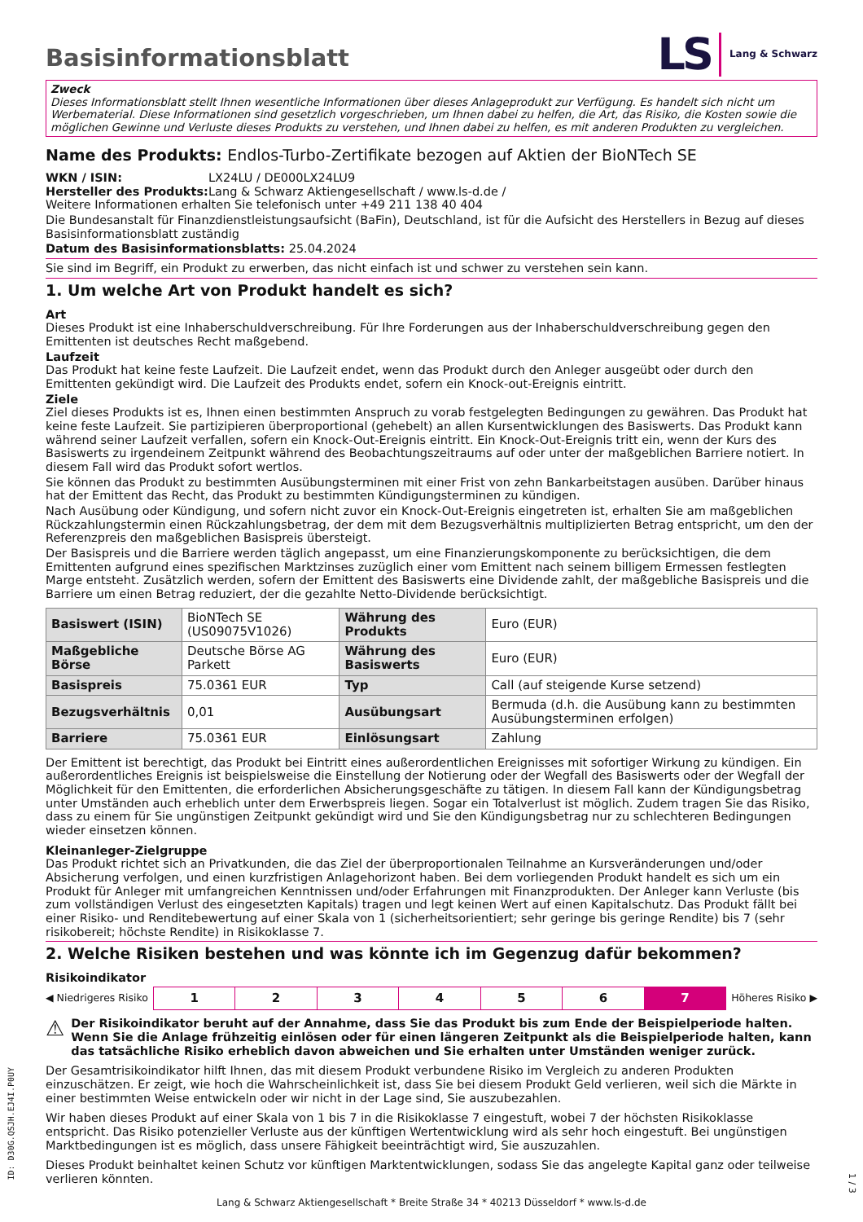Basisinformationsblatt
LS Lang & Schwarz
Zweck
Dieses Informationsblatt stellt Ihnen wesentliche Informationen über dieses Anlageprodukt zur Verfügung. Es handelt sich nicht um Werbematerial. Diese Informationen sind gesetzlich vorgeschrieben, um Ihnen dabei zu helfen, die Art, das Risiko, die Kosten sowie die möglichen Gewinne und Verluste dieses Produkts zu verstehen, und Ihnen dabei zu helfen, es mit anderen Produkten zu vergleichen.
Name des Produkts: Endlos-Turbo-Zertifikate bezogen auf Aktien der BioNTech SE
WKN / ISIN: LX24LU / DE000LX24LU9
Hersteller des Produkts: Lang & Schwarz Aktiengesellschaft / www.ls-d.de /
Weitere Informationen erhalten Sie telefonisch unter +49 211 138 40 404
Die Bundesanstalt für Finanzdienstleistungsaufsicht (BaFin), Deutschland, ist für die Aufsicht des Herstellers in Bezug auf dieses Basisinformationsblatt zuständig
Datum des Basisinformationsblatts: 25.04.2024
Sie sind im Begriff, ein Produkt zu erwerben, das nicht einfach ist und schwer zu verstehen sein kann.
1. Um welche Art von Produkt handelt es sich?
Art
Dieses Produkt ist eine Inhaberschuldverschreibung. Für Ihre Forderungen aus der Inhaberschuldverschreibung gegen den Emittenten ist deutsches Recht maßgebend.
Laufzeit
Das Produkt hat keine feste Laufzeit. Die Laufzeit endet, wenn das Produkt durch den Anleger ausgeübt oder durch den Emittenten gekündigt wird. Die Laufzeit des Produkts endet, sofern ein Knock-out-Ereignis eintritt.
Ziele
Ziel dieses Produkts ist es, Ihnen einen bestimmten Anspruch zu vorab festgelegten Bedingungen zu gewähren. Das Produkt hat keine feste Laufzeit. Sie partizipieren überproportional (gehebelt) an allen Kursentwicklungen des Basiswerts. Das Produkt kann während seiner Laufzeit verfallen, sofern ein Knock-Out-Ereignis eintritt. Ein Knock-Out-Ereignis tritt ein, wenn der Kurs des Basiswerts zu irgendeinem Zeitpunkt während des Beobachtungszeitraums auf oder unter der maßgeblichen Barriere notiert. In diesem Fall wird das Produkt sofort wertlos.
Sie können das Produkt zu bestimmten Ausübungsterminen mit einer Frist von zehn Bankarbeitstagen ausüben. Darüber hinaus hat der Emittent das Recht, das Produkt zu bestimmten Kündigungsterminen zu kündigen.
Nach Ausübung oder Kündigung, und sofern nicht zuvor ein Knock-Out-Ereignis eingetreten ist, erhalten Sie am maßgeblichen Rückzahlungstermin einen Rückzahlungsbetrag, der dem mit dem Bezugsverhältnis multiplizierten Betrag entspricht, um den der Referenzpreis den maßgeblichen Basispreis übersteigt.
Der Basispreis und die Barriere werden täglich angepasst, um eine Finanzierungskomponente zu berücksichtigen, die dem Emittenten aufgrund eines spezifischen Marktzinses zuzüglich einer vom Emittent nach seinem billigem Ermessen festlegten Marge entsteht. Zusätzlich werden, sofern der Emittent des Basiswerts eine Dividende zahlt, der maßgebliche Basispreis und die Barriere um einen Betrag reduziert, der die gezahlte Netto-Dividende berücksichtigt.
| Basiswert (ISIN) | BioNTech SE (US09075V1026) | Währung des Produkts | Euro (EUR) |
| Maßgebliche Börse | Deutsche Börse AG Parkett | Währung des Basiswerts | Euro (EUR) |
| Basispreis | 75.0361 EUR | Typ | Call (auf steigende Kurse setzend) |
| Bezugsverhältnis | 0,01 | Ausübungsart | Bermuda (d.h. die Ausübung kann zu bestimmten Ausübungsterminen erfolgen) |
| Barriere | 75.0361 EUR | Einlösungsart | Zahlung |
Der Emittent ist berechtigt, das Produkt bei Eintritt eines außerordentlichen Ereignisses mit sofortiger Wirkung zu kündigen. Ein außerordentliches Ereignis ist beispielsweise die Einstellung der Notierung oder der Wegfall des Basiswerts oder der Wegfall der Möglichkeit für den Emittenten, die erforderlichen Absicherungsgeschäfte zu tätigen. In diesem Fall kann der Kündigungsbetrag unter Umständen auch erheblich unter dem Erwerbspreis liegen. Sogar ein Totalverlust ist möglich. Zudem tragen Sie das Risiko, dass zu einem für Sie ungünstigen Zeitpunkt gekündigt wird und Sie den Kündigungsbetrag nur zu schlechteren Bedingungen wieder einsetzen können.
Kleinanleger-Zielgruppe
Das Produkt richtet sich an Privatkunden, die das Ziel der überproportionalen Teilnahme an Kursveränderungen und/oder Absicherung verfolgen, und einen kurzfristigen Anlagehorizont haben. Bei dem vorliegenden Produkt handelt es sich um ein Produkt für Anleger mit umfangreichen Kenntnissen und/oder Erfahrungen mit Finanzprodukten. Der Anleger kann Verluste (bis zum vollständigen Verlust des eingesetzten Kapitals) tragen und legt keinen Wert auf einen Kapitalschutz. Das Produkt fällt bei einer Risiko- und Renditebewertung auf einer Skala von 1 (sicherheitsorientiert; sehr geringe bis geringe Rendite) bis 7 (sehr risikobereit; höchste Rendite) in Risikoklasse 7.
2. Welche Risiken bestehen und was könnte ich im Gegenzug dafür bekommen?
Risikoindikator
◀ Niedrigeres Risiko
| 1 | 2 | 3 | 4 | 5 | 6 | 7 |
Höheres Risiko ▶
⚠ Der Risikoindikator beruht auf der Annahme, dass Sie das Produkt bis zum Ende der Beispielperiode halten. Wenn Sie die Anlage frühzeitig einlösen oder für einen längeren Zeitpunkt als die Beispielperiode halten, kann das tatsächliche Risiko erheblich davon abweichen und Sie erhalten unter Umständen weniger zurück.
Der Gesamtrisikoindikator hilft Ihnen, das mit diesem Produkt verbundene Risiko im Vergleich zu anderen Produkten einzuschätzen. Er zeigt, wie hoch die Wahrscheinlichkeit ist, dass Sie bei diesem Produkt Geld verlieren, weil sich die Märkte in einer bestimmten Weise entwickeln oder wir nicht in der Lage sind, Sie auszubezahlen.
Wir haben dieses Produkt auf einer Skala von 1 bis 7 in die Risikoklasse 7 eingestuft, wobei 7 der höchsten Risikoklasse entspricht. Das Risiko potenzieller Verluste aus der künftigen Wertentwicklung wird als sehr hoch eingestuft. Bei ungünstigen Marktbedingungen ist es möglich, dass unsere Fähigkeit beeinträchtigt wird, Sie auszuzahlen.
Dieses Produkt beinhaltet keinen Schutz vor künftigen Marktentwicklungen, sodass Sie das angelegte Kapital ganz oder teilweise verlieren könnten.
Lang & Schwarz Aktiengesellschaft * Breite Straße 34 * 40213 Düsseldorf * www.ls-d.de
ID: D30G.QSJH.EJ4I.P0UY
1 / 3